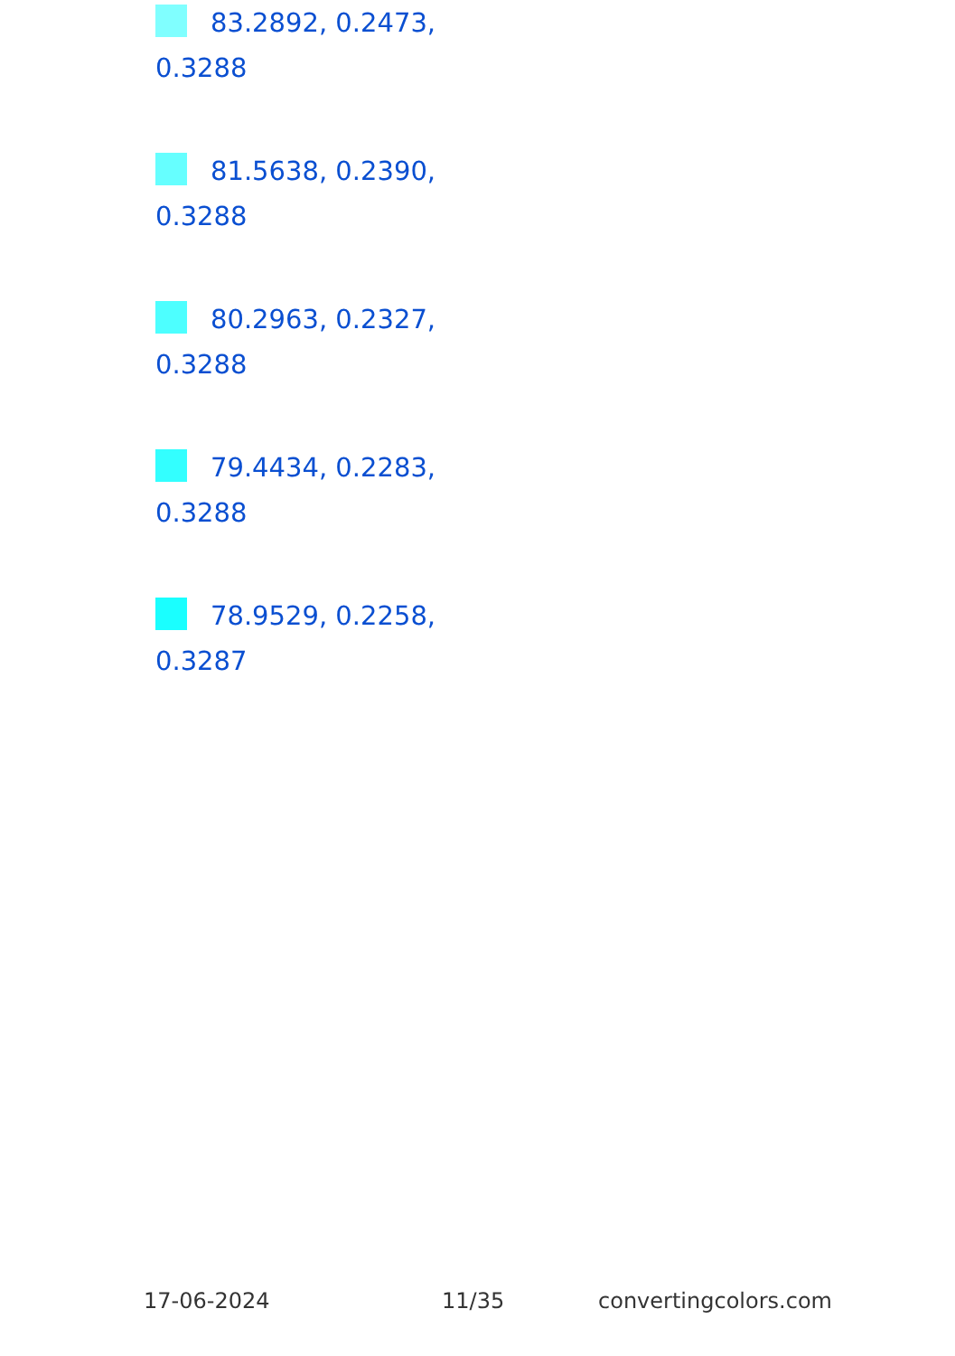83.2892, 0.2473, 0.3288
81.5638, 0.2390, 0.3288
80.2963, 0.2327, 0.3288
79.4434, 0.2283, 0.3288
78.9529, 0.2258, 0.3287
17-06-2024 11/35 convertingcolors.com